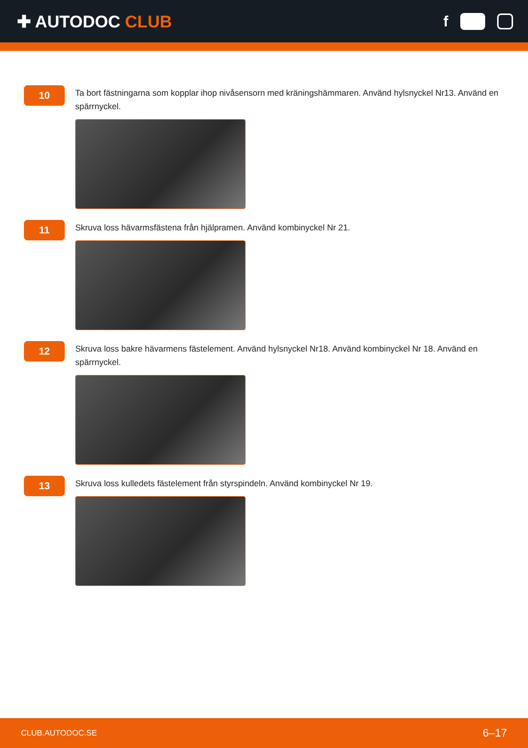✚ AUTODOC CLUB f
10
Ta bort fästningarna som kopplar ihop nivåsensorn med kräningshämmaren. Använd hylsnyckel Nr13. Använd en spärrnyckel.
11
Skruva loss hävarmsfästena från hjälpramen. Använd kombinyckel Nr 21.
12
Skruva loss bakre hävarmens fästelement. Använd hylsnyckel Nr18. Använd kombinyckel Nr 18. Använd en spärrnyckel.
13
Skruva loss kulledets fästelement från styrspindeln. Använd kombinyckel Nr 19.
CLUB.AUTODOC.SE
6–17